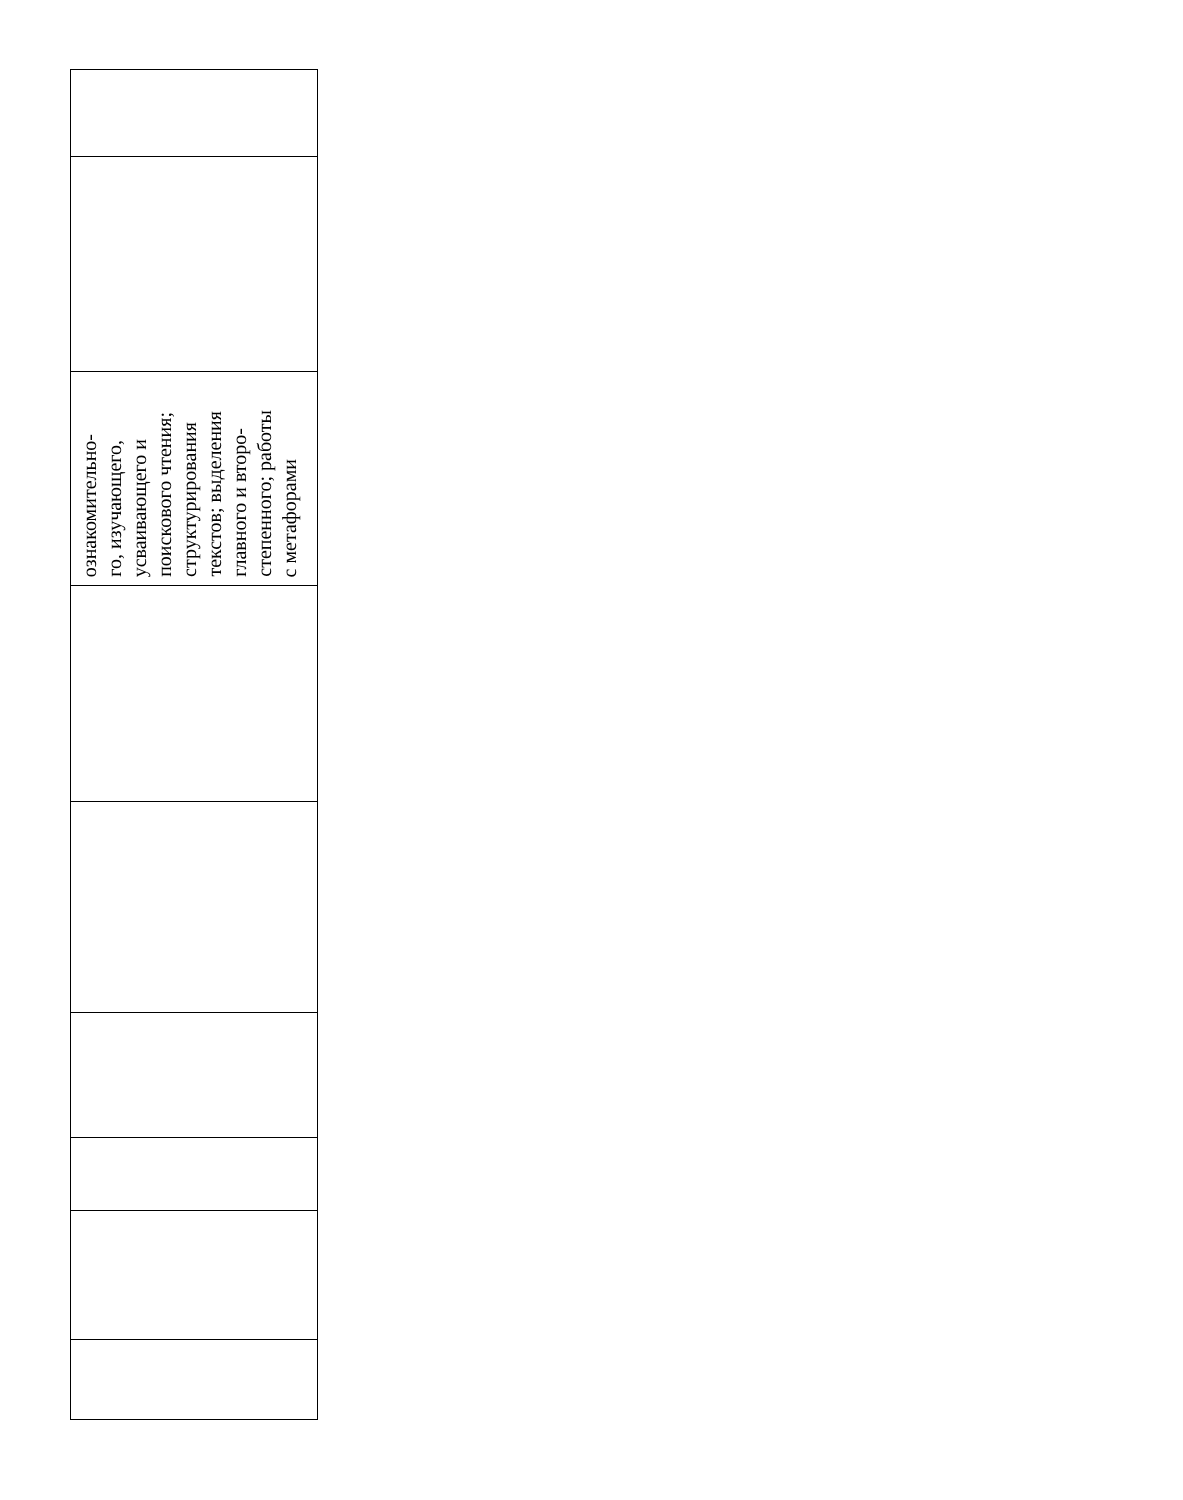| ознакомительно- го, изучающего, усваивающего и поискового чтения; структурирования текстов; выделения главного и второ- степенного; работы с метафорами |